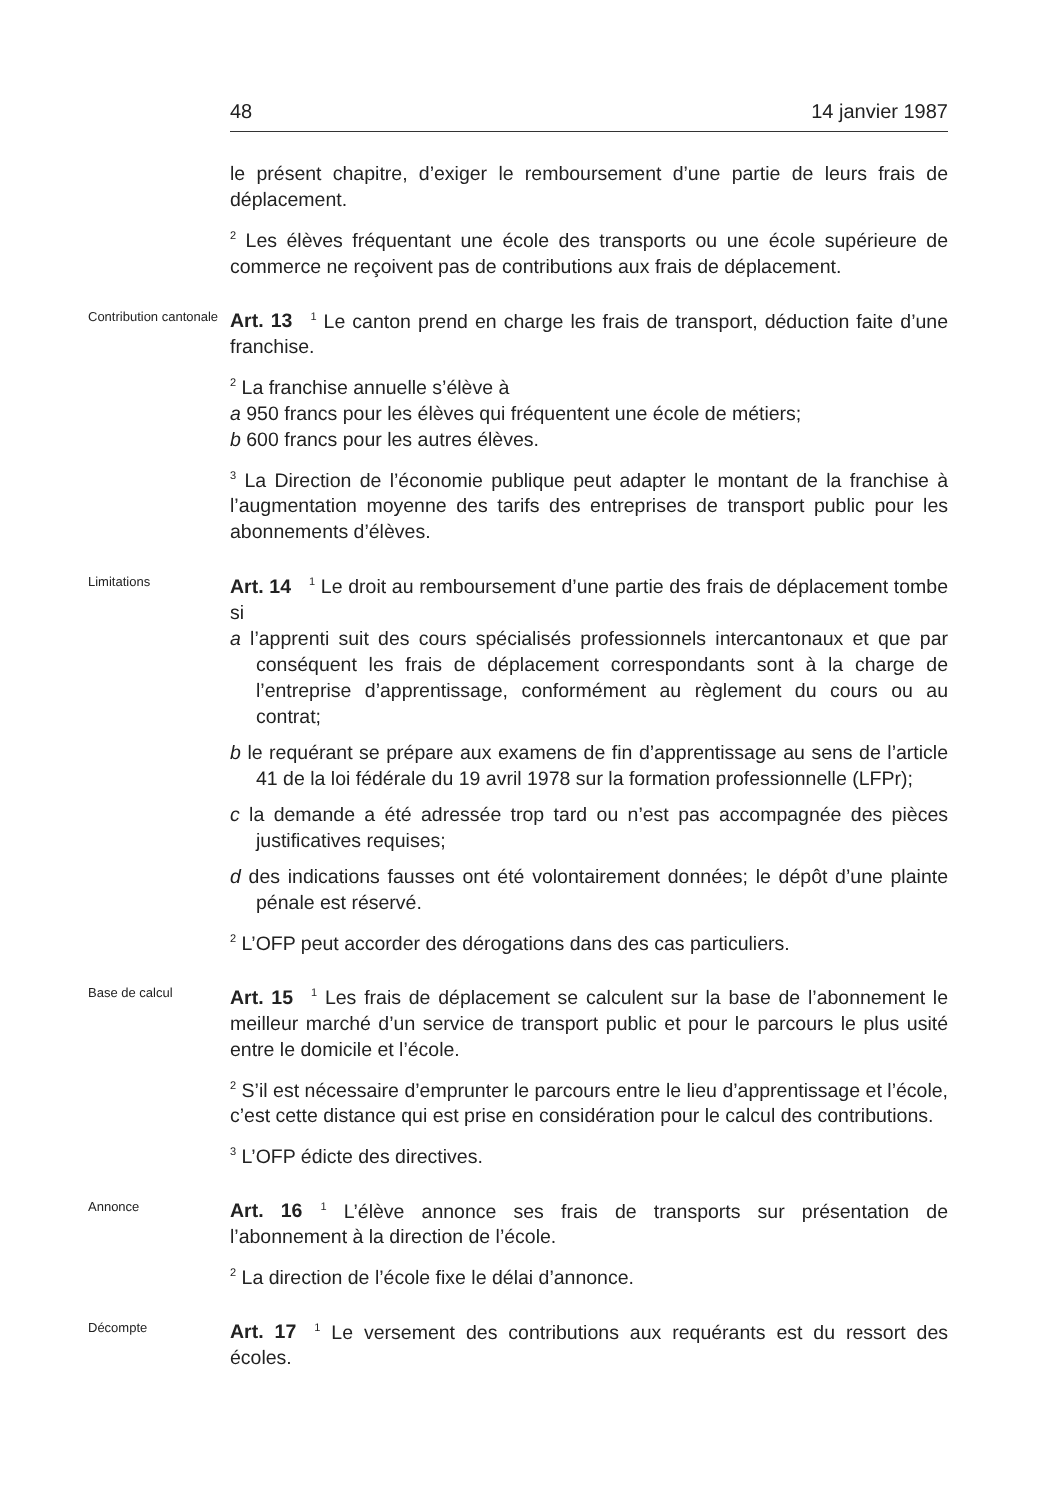48 14 janvier 1987
le présent chapitre, d’exiger le remboursement d’une partie de leurs frais de déplacement.
<sup>2</sup> Les élèves fréquentant une école des transports ou une école supérieure de commerce ne reçoivent pas de contributions aux frais de déplacement.
Contribution cantonale
Art. 13<sup>1</sup> Le canton prend en charge les frais de transport, déduction faite d’une franchise.
<sup>2</sup> La franchise annuelle s’élève à
a 950 francs pour les élèves qui fréquentent une école de métiers;
b 600 francs pour les autres élèves.
<sup>3</sup> La Direction de l’économie publique peut adapter le montant de la franchise à l’augmentation moyenne des tarifs des entreprises de transport public pour les abonnements d’élèves.
Limitations
Art. 14<sup>1</sup> Le droit au remboursement d’une partie des frais de déplacement tombe si
a l’apprenti suit des cours spécialisés professionnels intercantonaux et que par conséquent les frais de déplacement correspondants sont à la charge de l’entreprise d’apprentissage, conformément au règlement du cours ou au contrat;
b le requérant se prépare aux examens de fin d’apprentissage au sens de l’article 41 de la loi fédérale du 19 avril 1978 sur la formation professionnelle (LFPr);
c la demande a été adressée trop tard ou n’est pas accompagnée des pièces justificatives requises;
d des indications fausses ont été volontairement données; le dépôt d’une plainte pénale est réservé.
<sup>2</sup> L’OFP peut accorder des dérogations dans des cas particuliers.
Base de calcul
Art. 15<sup>1</sup> Les frais de déplacement se calculent sur la base de l’abonnement le meilleur marché d’un service de transport public et pour le parcours le plus usité entre le domicile et l’école.
<sup>2</sup> S’il est nécessaire d’emprunter le parcours entre le lieu d’apprentissage et l’école, c’est cette distance qui est prise en considération pour le calcul des contributions.
<sup>3</sup> L’OFP édicte des directives.
Annonce
Art. 16<sup>1</sup> L’élève annonce ses frais de transports sur présentation de l’abonnement à la direction de l’école.
<sup>2</sup> La direction de l’école fixe le délai d’annonce.
Décompte
Art. 17<sup>1</sup> Le versement des contributions aux requérants est du ressort des écoles.